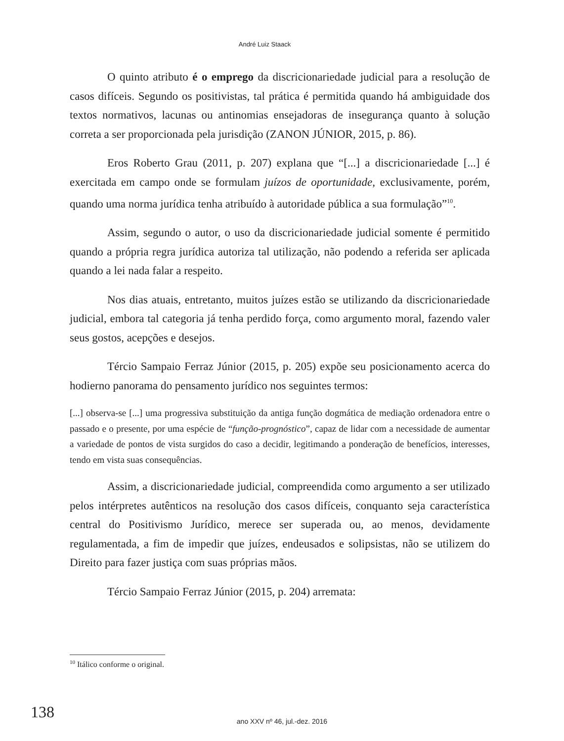André Luiz Staack
O quinto atributo é o emprego da discricionariedade judicial para a resolução de casos difíceis. Segundo os positivistas, tal prática é permitida quando há ambiguidade dos textos normativos, lacunas ou antinomias ensejadoras de insegurança quanto à solução correta a ser proporcionada pela jurisdição (ZANON JÚNIOR, 2015, p. 86).
Eros Roberto Grau (2011, p. 207) explana que “[...] a discricionariedade [...] é exercitada em campo onde se formulam juízos de oportunidade, exclusivamente, porém, quando uma norma jurídica tenha atribuído à autoridade pública a sua formulação”<sup>10</sup>.
Assim, segundo o autor, o uso da discricionariedade judicial somente é permitido quando a própria regra jurídica autoriza tal utilização, não podendo a referida ser aplicada quando a lei nada falar a respeito.
Nos dias atuais, entretanto, muitos juízes estão se utilizando da discricionariedade judicial, embora tal categoria já tenha perdido força, como argumento moral, fazendo valer seus gostos, acepções e desejos.
Tércio Sampaio Ferraz Júnior (2015, p. 205) expõe seu posicionamento acerca do hodierno panorama do pensamento jurídico nos seguintes termos:
[...] observa-se [...] uma progressiva substituição da antiga função dogmática de mediação ordenadora entre o passado e o presente, por uma espécie de “função-prognóstico”, capaz de lidar com a necessidade de aumentar a variedade de pontos de vista surgidos do caso a decidir, legitimando a ponderação de benefícios, interesses, tendo em vista suas consequências.
Assim, a discricionariedade judicial, compreendida como argumento a ser utilizado pelos intérpretes autênticos na resolução dos casos difíceis, conquanto seja característica central do Positivismo Jurídico, merece ser superada ou, ao menos, devidamente regulamentada, a fim de impedir que juízes, endeusados e solipsistas, não se utilizem do Direito para fazer justiça com suas próprias mãos.
Tércio Sampaio Ferraz Júnior (2015, p. 204) arremata:
<sup>10</sup> Itálico conforme o original.
138
ano XXV nº 46, jul.-dez. 2016